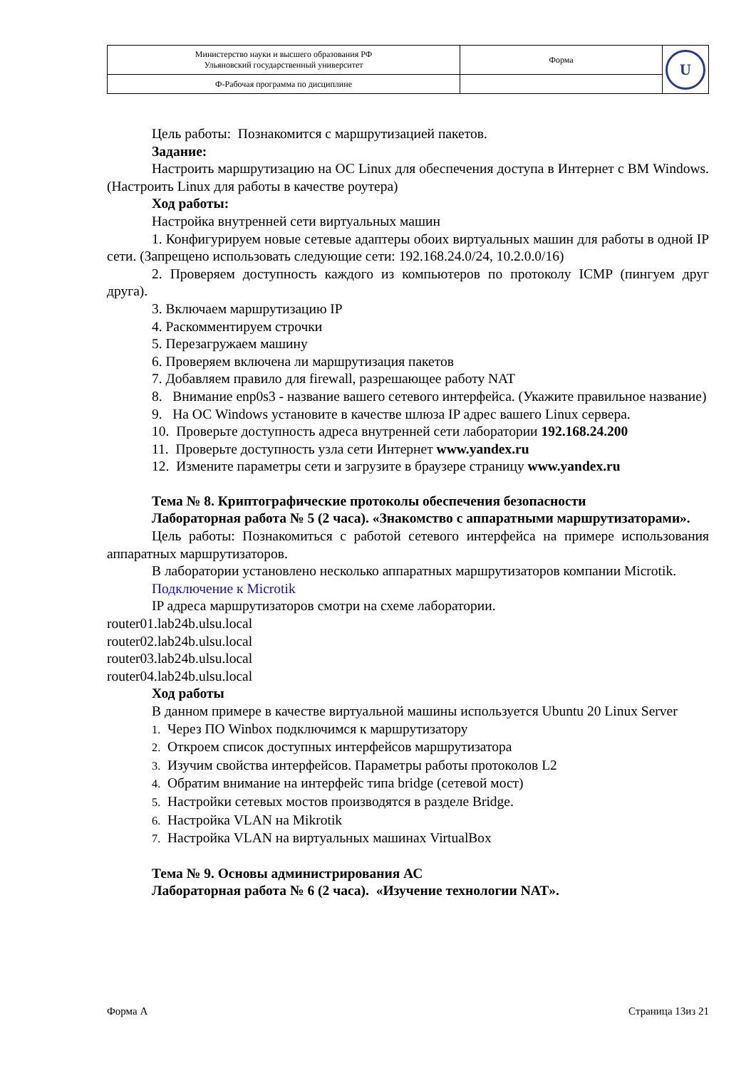| Министерство науки и высшего образования РФ Ульяновский государственный университет | Форма | U |
| Ф-Рабочая программа по дисциплине | | |
Цель работы: Познакомится с маршрутизацией пакетов.
Задание:
Настроить маршрутизацию на ОС Linux для обеспечения доступа в Интернет с ВМ Windows. (Настроить Linux для работы в качестве роутера)
Ход работы:
Настройка внутренней сети виртуальных машин
1. Конфигурируем новые сетевые адаптеры обоих виртуальных машин для работы в одной IP сети. (Запрещено использовать следующие сети: 192.168.24.0/24, 10.2.0.0/16)
2. Проверяем доступность каждого из компьютеров по протоколу ICMP (пингуем друг друга).
3. Включаем маршрутизацию IP
4. Раскомментируем строчки
5. Перезагружаем машину
6. Проверяем включена ли маршрутизация пакетов
7. Добавляем правило для firewall, разрешающее работу NAT
8. Внимание enp0s3 - название вашего сетевого интерфейса. (Укажите правильное название)
9. На ОС Windows установите в качестве шлюза IP адрес вашего Linux сервера.
10. Проверьте доступность адреса внутренней сети лаборатории 192.168.24.200
11. Проверьте доступность узла сети Интернет www.yandex.ru
12. Измените параметры сети и загрузите в браузере страницу www.yandex.ru
Тема № 8. Криптографические протоколы обеспечения безопасности
Лабораторная работа № 5 (2 часа). «Знакомство с аппаратными маршрутизаторами».
Цель работы: Познакомиться с работой сетевого интерфейса на примере использования аппаратных маршрутизаторов.
В лаборатории установлено несколько аппаратных маршрутизаторов компании Microtik.
Подключение к Microtik
IP адреса маршрутизаторов смотри на схеме лаборатории.
router01.lab24b.ulsu.local
router02.lab24b.ulsu.local
router03.lab24b.ulsu.local
router04.lab24b.ulsu.local
Ход работы
В данном примере в качестве виртуальной машины используется Ubuntu 20 Linux Server
1. Через ПО Winbox подключимся к маршрутизатору
2. Откроем список доступных интерфейсов маршрутизатора
3. Изучим свойства интерфейсов. Параметры работы протоколов L2
4. Обратим внимание на интерфейс типа bridge (сетевой мост)
5. Настройки сетевых мостов производятся в разделе Bridge.
6. Настройка VLAN на Mikrotik
7. Настройка VLAN на виртуальных машинах VirtualBox
Тема № 9. Основы администрирования АС
Лабораторная работа № 6 (2 часа). «Изучение технологии NAT».
Форма А Страница 13из 21